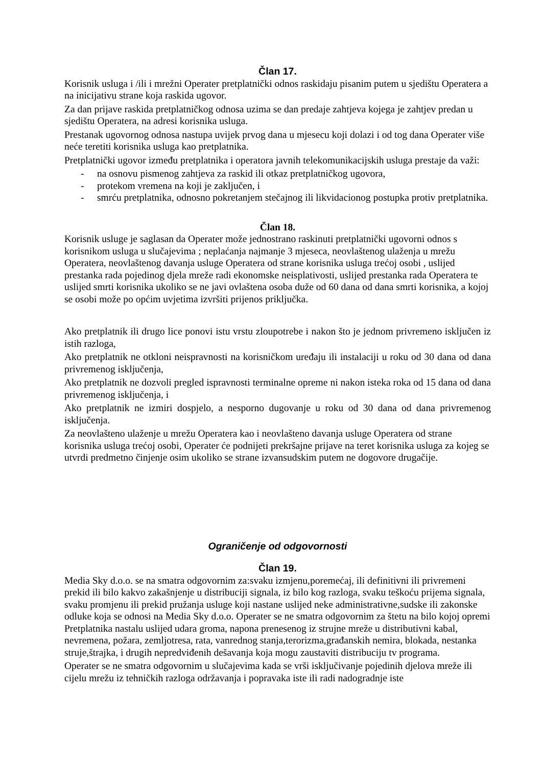Član 17.
Korisnik usluga i /ili i mrežni Operater pretplatnički odnos raskidaju pisanim putem u sjedištu Operatera a na inicijativu strane koja raskida ugovor.
Za dan prijave raskida pretplatničkog odnosa uzima se dan predaje zahtjeva kojega je zahtjev predan u sjedištu Operatera, na adresi korisnika usluga.
Prestanak ugovornog odnosa nastupa uvijek prvog dana u mjesecu koji dolazi i od tog dana Operater više neće teretiti korisnika usluga kao pretplatnika.
Pretplatnički ugovor između pretplatnika i operatora javnih telekomunikacijskih usluga prestaje da važi:
- na osnovu pismenog zahtjeva za raskid ili otkaz pretplatničkog ugovora,
- protekom vremena na koji je zaključen, i
- smrću pretplatnika, odnosno pokretanjem stečajnog ili likvidacionog postupka protiv pretplatnika.
Član 18.
Korisnik usluge je saglasan da Operater može jednostrano raskinuti pretplatnički ugovorni odnos s korisnikom usluga u slučajevima ; neplaćanja najmanje 3 mjeseca, neovlaštenog ulaženja u mrežu Operatera, neovlaštenog davanja usluge Operatera od strane korisnika usluga trećoj osobi , uslijed prestanka rada pojedinog djela mreže radi ekonomske neisplativosti, uslijed prestanka rada Operatera te uslijed smrti korisnika ukoliko se ne javi ovlaštena osoba duže od 60 dana od dana smrti korisnika, a kojoj se osobi može po općim uvjetima izvršiti prijenos priključka.
Ako pretplatnik ili drugo lice ponovi istu vrstu zloupotrebe i nakon što je jednom privremeno isključen iz istih razloga,
Ako pretplatnik ne otkloni neispravnosti na korisničkom uređaju ili instalaciji u roku od 30 dana od dana privremenog isključenja,
Ako pretplatnik ne dozvoli pregled ispravnosti terminalne opreme ni nakon isteka roka od 15 dana od dana privremenog isključenja, i
Ako pretplatnik ne izmiri dospjelo, a nesporno dugovanje u roku od 30 dana od dana privremenog isključenja.
Za neovlašteno ulaženje u mrežu Operatera kao i neovlašteno davanja usluge Operatera od strane korisnika usluga trećoj osobi, Operater će podnijeti prekršajne prijave na teret korisnika usluga za kojeg se utvrdi predmetno činjenje osim ukoliko se strane izvansudskim putem ne dogovore drugačije.
Ograničenje od odgovornosti
Član 19.
Media Sky d.o.o. se na smatra odgovornim za:svaku izmjenu,poremećaj, ili definitivni ili privremeni prekid ili bilo kakvo zakašnjenje u distribuciji signala, iz bilo kog razloga, svaku teškoću prijema signala, svaku promjenu ili prekid pružanja usluge koji nastane uslijed neke administrativne,sudske ili zakonske odluke koja se odnosi na Media Sky d.o.o. Operater se ne smatra odgovornim za štetu na bilo kojoj opremi Pretplatnika nastalu uslijed udara groma, napona prenesenog iz strujne mreže u distributivni kabal, nevremena, požara, zemljotresa, rata, vanrednog stanja,terorizma,građanskih nemira, blokada, nestanka struje,štrajka, i drugih nepredviđenih dešavanja koja mogu zaustaviti distribuciju tv programa.
Operater se ne smatra odgovornim u slučajevima kada se vrši isključivanje pojedinih djelova mreže ili cijelu mrežu iz tehničkih razloga održavanja i popravaka iste ili radi nadogradnje iste